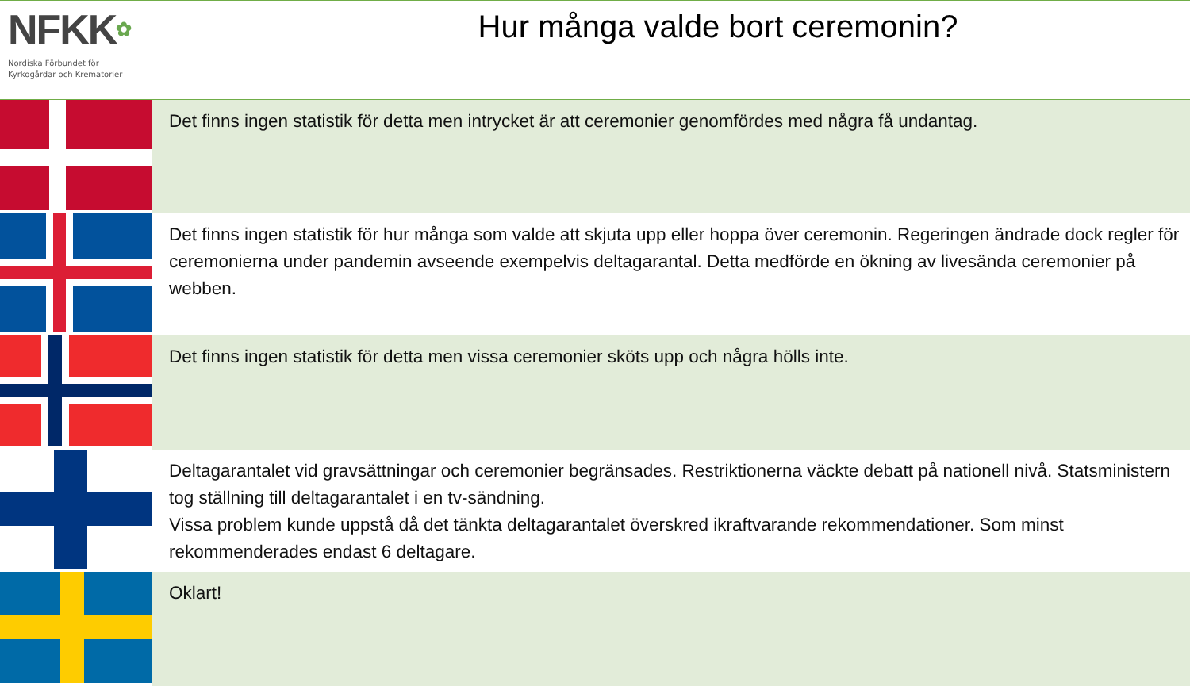NFKK✿
Nordiska Förbundet för
Kyrkogårdar och Krematorier
Hur många valde bort ceremonin?
| | Det finns ingen statistik för detta men intrycket är att ceremonier genomfördes med några få undantag. |
| | Det finns ingen statistik för hur många som valde att skjuta upp eller hoppa över ceremonin. Regeringen ändrade dock regler för ceremonierna under pandemin avseende exempelvis deltagarantal. Detta medförde en ökning av livesända ceremonier på webben. |
| | Det finns ingen statistik för detta men vissa ceremonier sköts upp och några hölls inte. |
| | Deltagarantalet vid gravsättningar och ceremonier begränsades. Restriktionerna väckte debatt på nationell nivå. Statsministern tog ställning till deltagarantalet i en tv-sändning. Vissa problem kunde uppstå då det tänkta deltagarantalet överskred ikraftvarande rekommendationer. Som minst rekommenderades endast 6 deltagare. |
| | Oklart! |